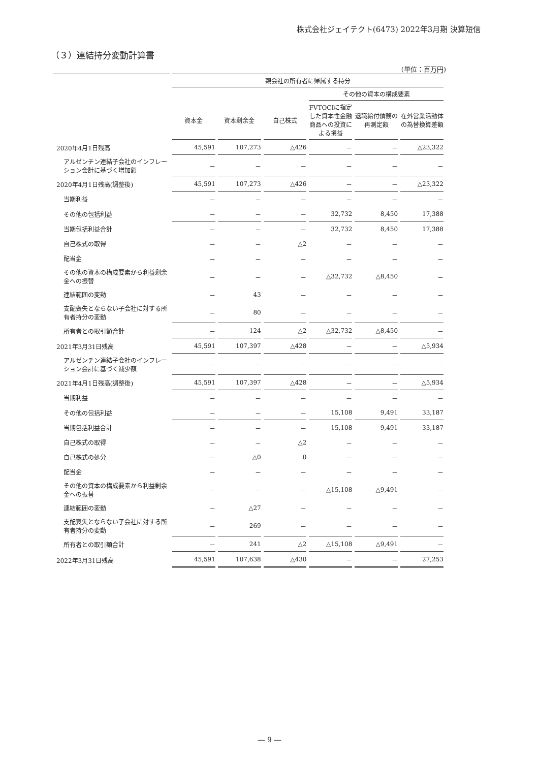株式会社ジェイテクト(6473) 2022年3月期 決算短信
（３）連結持分変動計算書
(単位：百万円)
| | 親会社の所有者に帰属する持分 | | | | | |
| --- | --- | --- | --- | --- | --- | --- |
| | | | | その他の資本の構成要素 | | |
| | 資本金 | 資本剰余金 | 自己株式 | FVTOCIに指定した資本性金融商品への投資による損益 | 退職給付債務の再測定額 | 在外営業活動体の為替換算差額 |
| 2020年4月1日残高 | 45,591 | 107,273 | △426 | － | － | △23,322 |
| アルゼンチン連結子会社のインフレーション会計に基づく増加額 | － | － | － | － | － | － |
| 2020年4月1日残高(調整後) | 45,591 | 107,273 | △426 | － | － | △23,322 |
| 当期利益 | － | － | － | － | － | － |
| その他の包括利益 | － | － | － | 32,732 | 8,450 | 17,388 |
| 当期包括利益合計 | － | － | － | 32,732 | 8,450 | 17,388 |
| 自己株式の取得 | － | － | △2 | － | － | － |
| 配当金 | － | － | － | － | － | － |
| その他の資本の構成要素から利益剰余金への振替 | － | － | － | △32,732 | △8,450 | － |
| 連結範囲の変動 | － | 43 | － | － | － | － |
| 支配喪失とならない子会社に対する所有者持分の変動 | － | 80 | － | － | － | － |
| 所有者との取引額合計 | － | 124 | △2 | △32,732 | △8,450 | － |
| 2021年3月31日残高 | 45,591 | 107,397 | △428 | － | － | △5,934 |
| アルゼンチン連結子会社のインフレーション会計に基づく減少額 | － | － | － | － | － | － |
| 2021年4月1日残高(調整後) | 45,591 | 107,397 | △428 | － | － | △5,934 |
| 当期利益 | － | － | － | － | － | － |
| その他の包括利益 | － | － | － | 15,108 | 9,491 | 33,187 |
| 当期包括利益合計 | － | － | － | 15,108 | 9,491 | 33,187 |
| 自己株式の取得 | － | － | △2 | － | － | － |
| 自己株式の処分 | － | △0 | 0 | － | － | － |
| 配当金 | － | － | － | － | － | － |
| その他の資本の構成要素から利益剰余金への振替 | － | － | － | △15,108 | △9,491 | － |
| 連結範囲の変動 | － | △27 | － | － | － | － |
| 支配喪失とならない子会社に対する所有者持分の変動 | － | 269 | － | － | － | － |
| 所有者との取引額合計 | － | 241 | △2 | △15,108 | △9,491 | － |
| 2022年3月31日残高 | 45,591 | 107,638 | △430 | － | － | 27,253 |
― 9 ―